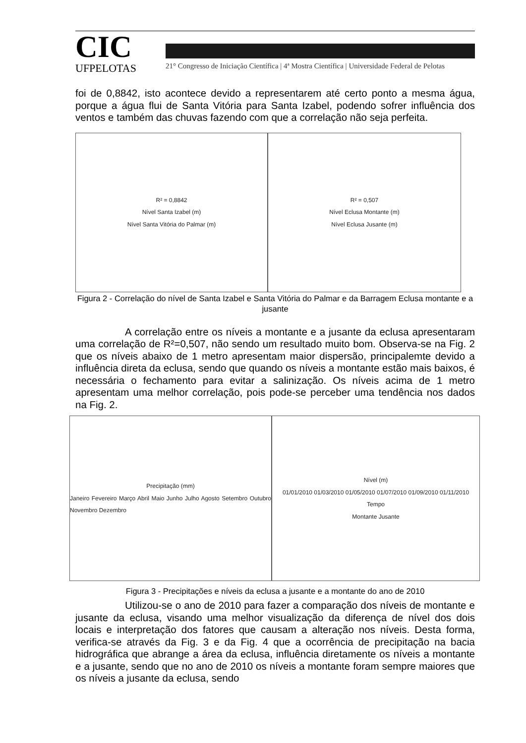CIC
UFPELOTAS
21° Congresso de Iniciação Científica | 4ª Mostra Científica | Universidade Federal de Pelotas
foi de 0,8842, isto acontece devido a representarem até certo ponto a mesma água, porque a água flui de Santa Vitória para Santa Izabel, podendo sofrer influência dos ventos e também das chuvas fazendo com que a correlação não seja perfeita.
R² = 0,8842
Nível Santa Izabel (m)
Nível Santa Vitória do Palmar (m)
R² = 0,507
Nível Eclusa Montante (m)
Nível Eclusa Jusante (m)
Figura 2 - Correlação do nível de Santa Izabel e Santa Vitória do Palmar e da Barragem Eclusa montante e a jusante
A correlação entre os níveis a montante e a jusante da eclusa apresentaram uma correlação de R²=0,507, não sendo um resultado muito bom. Observa-se na Fig. 2 que os níveis abaixo de 1 metro apresentam maior dispersão, principalemte devido a influência direta da eclusa, sendo que quando os níveis a montante estão mais baixos, é necessária o fechamento para evitar a salinização. Os níveis acima de 1 metro apresentam uma melhor correlação, pois pode-se perceber uma tendência nos dados na Fig. 2.
Precipitação (mm)
Janeiro Fevereiro Março Abril Maio Junho Julho Agosto Setembro Outubro Novembro Dezembro
Nível (m)
01/01/2010 01/03/2010 01/05/2010 01/07/2010 01/09/2010 01/11/2010
Tempo
Montante Jusante
Figura 3 - Precipitações e níveis da eclusa a jusante e a montante do ano de 2010
Utilizou-se o ano de 2010 para fazer a comparação dos níveis de montante e jusante da eclusa, visando uma melhor visualização da diferença de nível dos dois locais e interpretação dos fatores que causam a alteração nos níveis. Desta forma, verifica-se através da Fig. 3 e da Fig. 4 que a ocorrência de precipitação na bacia hidrográfica que abrange a área da eclusa, influência diretamente os níveis a montante e a jusante, sendo que no ano de 2010 os níveis a montante foram sempre maiores que os níveis a jusante da eclusa, sendo